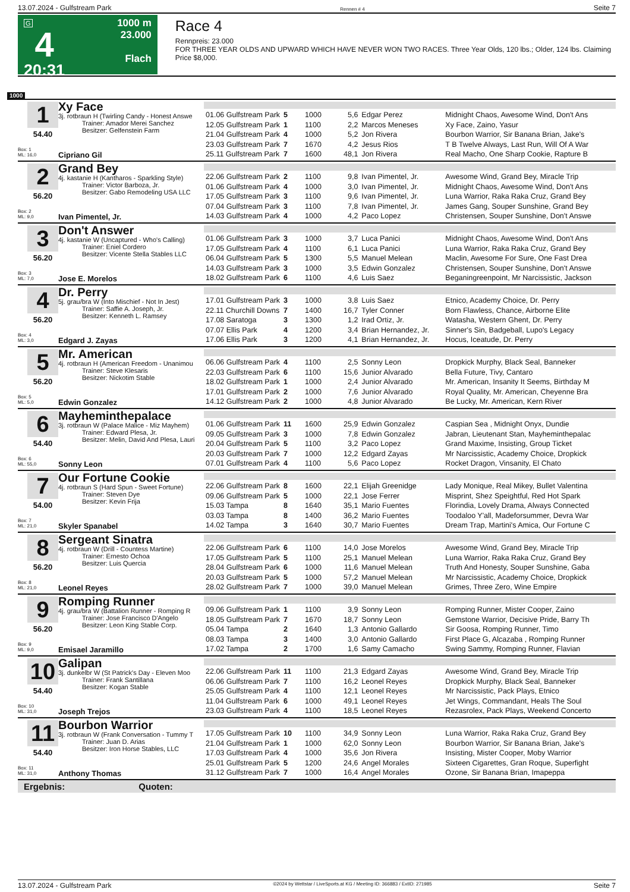13.07.2024 - Gulfstream Park Rennen # 4 Seite 7
G
4
20:31
1000 m
23.000
Flach
Race 4
Rennpreis: 23.000
FOR THREE YEAR OLDS AND UPWARD WHICH HAVE NEVER WON TWO RACES. Three Year Olds, 120 lbs.; Older, 124 lbs. Claiming Price $8,000.
1000
1
54.40
Box: 1
ML: 16,0
Xy Face
3j. rotbraun H (Twirling Candy - Honest Answe
Trainer: Amador Merei Sanchez
Besitzer: Gelfenstein Farm
Cipriano Gil
| 01.06 Gulfstream Park | 5 | 1000 | 5,6 | Edgar Perez | Midnight Chaos, Awesome Wind, Don't Ans |
| 12.05 Gulfstream Park | 1 | 1100 | 2,2 | Marcos Meneses | Xy Face, Zaino, Yasur |
| 21.04 Gulfstream Park | 4 | 1000 | 5,2 | Jon Rivera | Bourbon Warrior, Sir Banana Brian, Jake's |
| 23.03 Gulfstream Park | 7 | 1670 | 4,2 | Jesus Rios | T B Twelve Always, Last Run, Will Of A War |
| 25.11 Gulfstream Park | 7 | 1600 | 48,1 | Jon Rivera | Real Macho, One Sharp Cookie, Rapture B |
2
56.20
Box: 2
ML: 9,0
Grand Bey
4j. kastanie H (Kantharos - Sparkling Style)
Trainer: Victor Barboza, Jr.
Besitzer: Gabo Remodeling USA LLC
Ivan Pimentel, Jr.
| 22.06 Gulfstream Park | 2 | 1100 | 9,8 | Ivan Pimentel, Jr. | Awesome Wind, Grand Bey, Miracle Trip |
| 01.06 Gulfstream Park | 4 | 1000 | 3,0 | Ivan Pimentel, Jr. | Midnight Chaos, Awesome Wind, Don't Ans |
| 17.05 Gulfstream Park | 3 | 1100 | 9,6 | Ivan Pimentel, Jr. | Luna Warrior, Raka Raka Cruz, Grand Bey |
| 07.04 Gulfstream Park | 3 | 1100 | 7,8 | Ivan Pimentel, Jr. | James Gang, Souper Sunshine, Grand Bey |
| 14.03 Gulfstream Park | 4 | 1000 | 4,2 | Paco Lopez | Christensen, Souper Sunshine, Don't Answe |
3
56.20
Box: 3
ML: 7,0
Don't Answer
4j. kastanie W (Uncaptured - Who's Calling)
Trainer: Eniel Cordero
Besitzer: Vicente Stella Stables LLC
Jose E. Morelos
| 01.06 Gulfstream Park | 3 | 1000 | 3,7 | Luca Panici | Midnight Chaos, Awesome Wind, Don't Ans |
| 17.05 Gulfstream Park | 4 | 1100 | 6,1 | Luca Panici | Luna Warrior, Raka Raka Cruz, Grand Bey |
| 06.04 Gulfstream Park | 5 | 1300 | 5,5 | Manuel Melean | Maclin, Awesome For Sure, One Fast Drea |
| 14.03 Gulfstream Park | 3 | 1000 | 3,5 | Edwin Gonzalez | Christensen, Souper Sunshine, Don't Answe |
| 18.02 Gulfstream Park | 6 | 1100 | 4,6 | Luis Saez | Beganingreenpoint, Mr Narcissistic, Jackson |
4
56.20
Box: 4
ML: 3,0
Dr. Perry
5j. grau/bra W (Into Mischief - Not In Jest)
Trainer: Saffie A. Joseph, Jr.
Besitzer: Kenneth L. Ramsey
Edgard J. Zayas
| 17.01 Gulfstream Park | 3 | 1000 | 3,8 | Luis Saez | Etnico, Academy Choice, Dr. Perry |
| 22.11 Churchill Downs | 7 | 1400 | 16,7 | Tyler Conner | Born Flawless, Chance, Airborne Elite |
| 17.08 Saratoga | 3 | 1300 | 1,2 | Irad Ortiz, Jr. | Watasha, Western Ghent, Dr. Perry |
| 07.07 Ellis Park | 4 | 1200 | 3,4 | Brian Hernandez, Jr. | Sinner's Sin, Badgeball, Lupo's Legacy |
| 17.06 Ellis Park | 3 | 1200 | 4,1 | Brian Hernandez, Jr. | Hocus, Iceatude, Dr. Perry |
5
56.20
Box: 5
ML: 5,0
Mr. American
4j. rotbraun H (American Freedom - Unanimou
Trainer: Steve Klesaris
Besitzer: Nickotim Stable
Edwin Gonzalez
| 06.06 Gulfstream Park | 4 | 1100 | 2,5 | Sonny Leon | Dropkick Murphy, Black Seal, Banneker |
| 22.03 Gulfstream Park | 6 | 1100 | 15,6 | Junior Alvarado | Bella Future, Tivy, Cantaro |
| 18.02 Gulfstream Park | 1 | 1000 | 2,4 | Junior Alvarado | Mr. American, Insanity It Seems, Birthday M |
| 17.01 Gulfstream Park | 2 | 1000 | 7,6 | Junior Alvarado | Royal Quality, Mr. American, Cheyenne Bra |
| 14.12 Gulfstream Park | 2 | 1000 | 4,8 | Junior Alvarado | Be Lucky, Mr. American, Kern River |
6
54.40
Box: 6
ML: 55,0
Mayheminthepalace
3j. rotbraun W (Palace Malice - Miz Mayhem)
Trainer: Edward Plesa, Jr.
Besitzer: Melin, David And Plesa, Lauri
Sonny Leon
| 01.06 Gulfstream Park | 11 | 1600 | 25,9 | Edwin Gonzalez | Caspian Sea , Midnight Onyx, Dundie |
| 09.05 Gulfstream Park | 3 | 1000 | 7,8 | Edwin Gonzalez | Jabran, Lieutenant Stan, Mayheminthepalac |
| 20.04 Gulfstream Park | 5 | 1100 | 3,2 | Paco Lopez | Grand Maxime, Insisting, Group Ticket |
| 20.03 Gulfstream Park | 7 | 1000 | 12,2 | Edgard Zayas | Mr Narcissistic, Academy Choice, Dropkick |
| 07.01 Gulfstream Park | 4 | 1100 | 5,6 | Paco Lopez | Rocket Dragon, Vinsanity, El Chato |
7
54.00
Box: 7
ML: 21,0
Our Fortune Cookie
4j. rotbraun S (Hard Spun - Sweet Fortune)
Trainer: Steven Dye
Besitzer: Kevin Frija
Skyler Spanabel
| 22.06 Gulfstream Park | 8 | 1600 | 22,1 | Elijah Greenidge | Lady Monique, Real Mikey, Bullet Valentina |
| 09.06 Gulfstream Park | 5 | 1000 | 22,1 | Jose Ferrer | Misprint, Shez Speightful, Red Hot Spark |
| 15.03 Tampa | 8 | 1640 | 35,1 | Mario Fuentes | Florindia, Lovely Drama, Always Connected |
| 03.03 Tampa | 8 | 1400 | 36,2 | Mario Fuentes | Toodaloo Y'all, Madeforsummer, Devra War |
| 14.02 Tampa | 3 | 1640 | 30,7 | Mario Fuentes | Dream Trap, Martini's Amica, Our Fortune C |
8
56.20
Box: 8
ML: 21,0
Sergeant Sinatra
4j. rotbraun W (Drill - Countess Martine)
Trainer: Ernesto Ochoa
Besitzer: Luis Quercia
Leonel Reyes
| 22.06 Gulfstream Park | 6 | 1100 | 14,0 | Jose Morelos | Awesome Wind, Grand Bey, Miracle Trip |
| 17.05 Gulfstream Park | 5 | 1100 | 25,1 | Manuel Melean | Luna Warrior, Raka Raka Cruz, Grand Bey |
| 28.04 Gulfstream Park | 6 | 1000 | 11,6 | Manuel Melean | Truth And Honesty, Souper Sunshine, Gaba |
| 20.03 Gulfstream Park | 5 | 1000 | 57,2 | Manuel Melean | Mr Narcissistic, Academy Choice, Dropkick |
| 28.02 Gulfstream Park | 7 | 1000 | 39,0 | Manuel Melean | Grimes, Three Zero, Wine Empire |
9
56.20
Box: 9
ML: 9,0
Romping Runner
4j. grau/bra W (Battalion Runner - Romping R
Trainer: Jose Francisco D'Angelo
Besitzer: Leon King Stable Corp.
Emisael Jaramillo
| 09.06 Gulfstream Park | 1 | 1100 | 3,9 | Sonny Leon | Romping Runner, Mister Cooper, Zaino |
| 18.05 Gulfstream Park | 7 | 1670 | 18,7 | Sonny Leon | Gemstone Warrior, Decisive Pride, Barry Th |
| 05.04 Tampa | 2 | 1640 | 1,3 | Antonio Gallardo | Sir Goosa, Romping Runner, Timo |
| 08.03 Tampa | 3 | 1400 | 3,0 | Antonio Gallardo | First Place G, Alcazaba , Romping Runner |
| 17.02 Tampa | 2 | 1700 | 1,6 | Samy Camacho | Swing Sammy, Romping Runner, Flavian |
10
54.40
Box: 10
ML: 31,0
Galipan
3j. dunkelbr W (St Patrick's Day - Eleven Moo
Trainer: Frank Santillana
Besitzer: Kogan Stable
Joseph Trejos
| 22.06 Gulfstream Park | 11 | 1100 | 21,3 | Edgard Zayas | Awesome Wind, Grand Bey, Miracle Trip |
| 06.06 Gulfstream Park | 7 | 1100 | 16,2 | Leonel Reyes | Dropkick Murphy, Black Seal, Banneker |
| 25.05 Gulfstream Park | 4 | 1100 | 12,1 | Leonel Reyes | Mr Narcissistic, Pack Plays, Etnico |
| 11.04 Gulfstream Park | 6 | 1000 | 49,1 | Leonel Reyes | Jet Wings, Commandant, Heals The Soul |
| 23.03 Gulfstream Park | 4 | 1100 | 18,5 | Leonel Reyes | Rezasrolex, Pack Plays, Weekend Concerto |
11
54.40
Box: 11
ML: 31,0
Bourbon Warrior
3j. rotbraun W (Frank Conversation - Tummy T
Trainer: Juan D. Arias
Besitzer: Iron Horse Stables, LLC
Anthony Thomas
| 17.05 Gulfstream Park | 10 | 1100 | 34,9 | Sonny Leon | Luna Warrior, Raka Raka Cruz, Grand Bey |
| 21.04 Gulfstream Park | 1 | 1000 | 62,0 | Sonny Leon | Bourbon Warrior, Sir Banana Brian, Jake's |
| 17.03 Gulfstream Park | 4 | 1000 | 35,6 | Jon Rivera | Insisting, Mister Cooper, Moby Warrior |
| 25.01 Gulfstream Park | 5 | 1200 | 24,6 | Angel Morales | Sixteen Cigarettes, Gran Roque, Superfight |
| 31.12 Gulfstream Park | 7 | 1000 | 16,4 | Angel Morales | Ozone, Sir Banana Brian, Imapeppa |
Ergebnis: Quoten:
13.07.2024 - Gulfstream Park ©2024 by Wettstar / LiveSports.at KG / Meeting ID: 366883 / ExtID: 271985 Seite 7